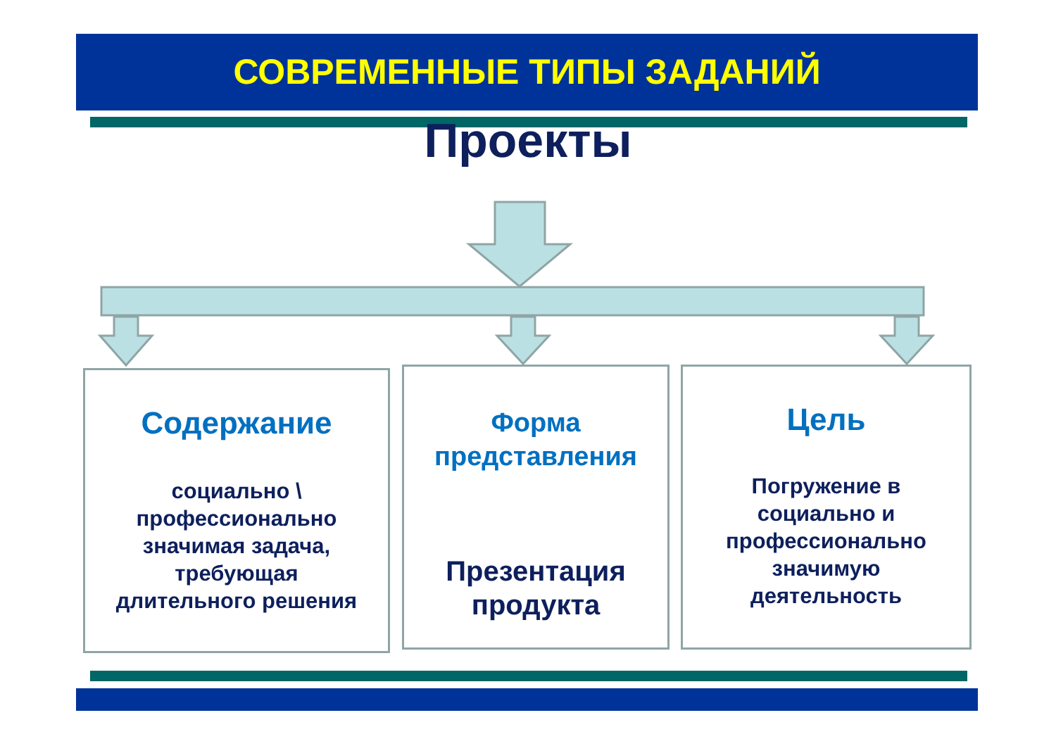СОВРЕМЕННЫЕ ТИПЫ ЗАДАНИЙ
Проекты
Содержание
социально \
профессионально
значимая задача,
требующая
длительного решения
Форма
представления
Презентация
продукта
Цель
Погружение в
социально и
профессионально
значимую
деятельность